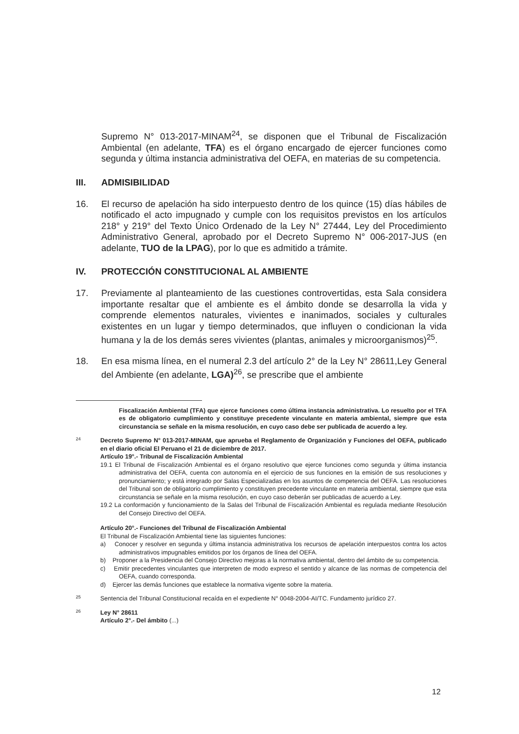Supremo N° 013-2017-MINAM<sup>24</sup>, se disponen que el Tribunal de Fiscalización Ambiental (en adelante, TFA) es el órgano encargado de ejercer funciones como segunda y última instancia administrativa del OEFA, en materias de su competencia.
III. ADMISIBILIDAD
16. El recurso de apelación ha sido interpuesto dentro de los quince (15) días hábiles de notificado el acto impugnado y cumple con los requisitos previstos en los artículos 218° y 219° del Texto Único Ordenado de la Ley N° 27444, Ley del Procedimiento Administrativo General, aprobado por el Decreto Supremo N° 006-2017-JUS (en adelante, TUO de la LPAG), por lo que es admitido a trámite.
IV. PROTECCIÓN CONSTITUCIONAL AL AMBIENTE
17. Previamente al planteamiento de las cuestiones controvertidas, esta Sala considera importante resaltar que el ambiente es el ámbito donde se desarrolla la vida y comprende elementos naturales, vivientes e inanimados, sociales y culturales existentes en un lugar y tiempo determinados, que influyen o condicionan la vida humana y la de los demás seres vivientes (plantas, animales y microorganismos)<sup>25</sup>.
18. En esa misma línea, en el numeral 2.3 del artículo 2° de la Ley N° 28611,Ley General del Ambiente (en adelante, LGA)<sup>26</sup>, se prescribe que el ambiente
Fiscalización Ambiental (TFA) que ejerce funciones como última instancia administrativa. Lo resuelto por el TFA es de obligatorio cumplimiento y constituye precedente vinculante en materia ambiental, siempre que esta circunstancia se señale en la misma resolución, en cuyo caso debe ser publicada de acuerdo a ley.
24
Decreto Supremo N° 013-2017-MINAM, que aprueba el Reglamento de Organización y Funciones del OEFA, publicado en el diario oficial El Peruano el 21 de diciembre de 2017.
Artículo 19°.- Tribunal de Fiscalización Ambiental
19.1 El Tribunal de Fiscalización Ambiental es el órgano resolutivo que ejerce funciones como segunda y última instancia administrativa del OEFA, cuenta con autonomía en el ejercicio de sus funciones en la emisión de sus resoluciones y pronunciamiento; y está integrado por Salas Especializadas en los asuntos de competencia del OEFA. Las resoluciones del Tribunal son de obligatorio cumplimiento y constituyen precedente vinculante en materia ambiental, siempre que esta circunstancia se señale en la misma resolución, en cuyo caso deberán ser publicadas de acuerdo a Ley.
19.2 La conformación y funcionamiento de la Salas del Tribunal de Fiscalización Ambiental es regulada mediante Resolución del Consejo Directivo del OEFA.
Artículo 20°.- Funciones del Tribunal de Fiscalización Ambiental
El Tribunal de Fiscalización Ambiental tiene las siguientes funciones:
a) Conocer y resolver en segunda y última instancia administrativa los recursos de apelación interpuestos contra los actos administrativos impugnables emitidos por los órganos de línea del OEFA.
b) Proponer a la Presidencia del Consejo Directivo mejoras a la normativa ambiental, dentro del ámbito de su competencia.
c) Emitir precedentes vinculantes que interpreten de modo expreso el sentido y alcance de las normas de competencia del OEFA, cuando corresponda.
d) Ejercer las demás funciones que establece la normativa vigente sobre la materia.
25
Sentencia del Tribunal Constitucional recaída en el expediente N° 0048-2004-AI/TC. Fundamento jurídico 27.
26
Ley N° 28611
Artículo 2°.- Del ámbito (...)
12